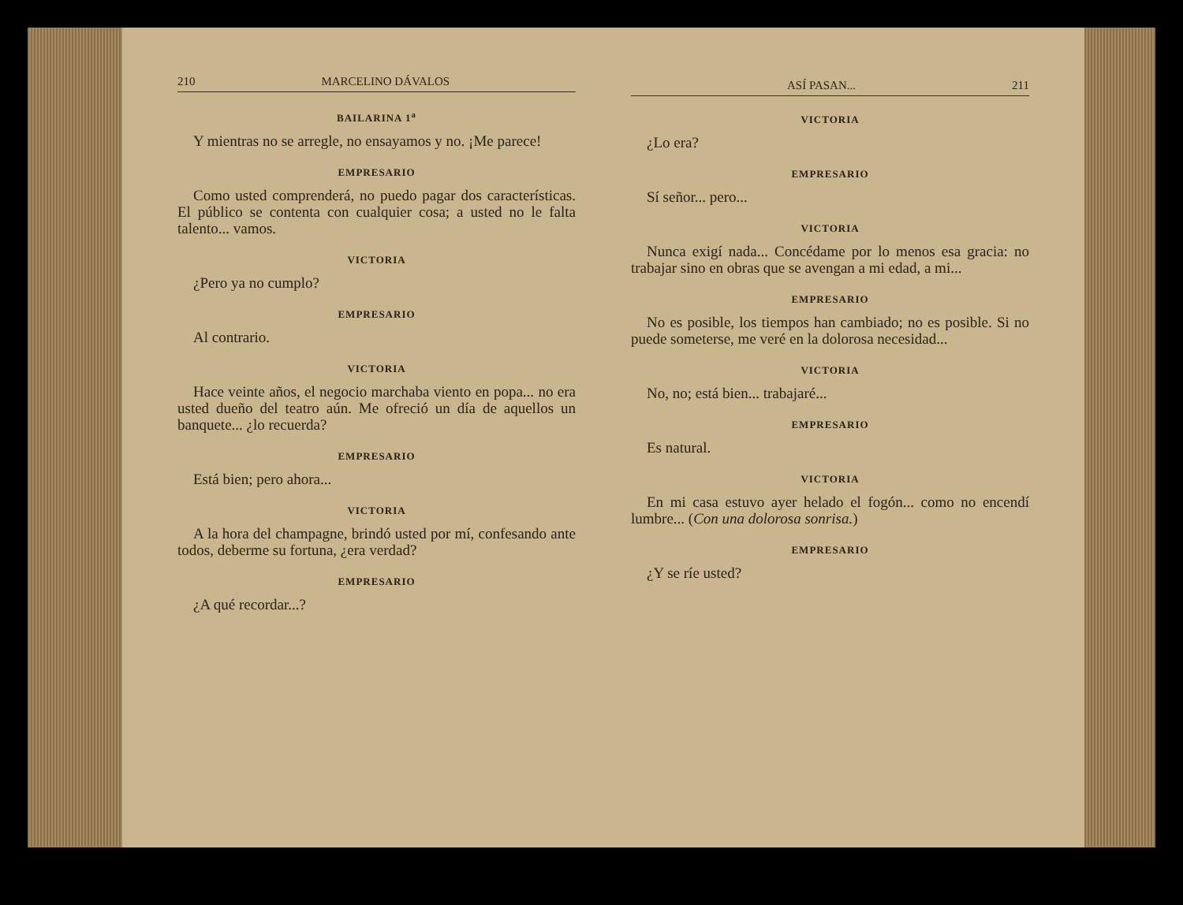210 MARCELINO DÁVALOS
BAILARINA 1<sup>a</sup>
Y mientras no se arregle, no ensayamos y no. ¡Me parece!
EMPRESARIO
Como usted comprenderá, no puedo pagar dos características. El público se contenta con cualquier cosa; a usted no le falta talento... vamos.
VICTORIA
¿Pero ya no cumplo?
EMPRESARIO
Al contrario.
VICTORIA
Hace veinte años, el negocio marchaba viento en popa... no era usted dueño del teatro aún. Me ofreció un día de aquellos un banquete... ¿lo recuerda?
EMPRESARIO
Está bien; pero ahora...
VICTORIA
A la hora del champagne, brindó usted por mí, confesando ante todos, deberme su fortuna, ¿era verdad?
EMPRESARIO
¿A qué recordar...?
ASÍ PASAN... 211
VICTORIA
¿Lo era?
EMPRESARIO
Sí señor... pero...
VICTORIA
Nunca exigí nada... Concédame por lo menos esa gracia: no trabajar sino en obras que se avengan a mi edad, a mi...
EMPRESARIO
No es posible, los tiempos han cambiado; no es posible. Si no puede someterse, me veré en la dolorosa necesidad...
VICTORIA
No, no; está bien... trabajaré...
EMPRESARIO
Es natural.
VICTORIA
En mi casa estuvo ayer helado el fogón... como no encendí lumbre... (Con una dolorosa sonrisa.)
EMPRESARIO
¿Y se ríe usted?